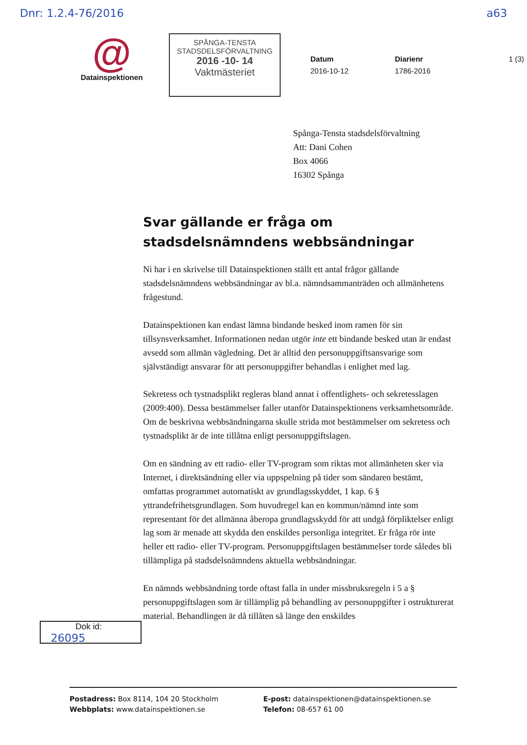Dnr: 1.2.4-76/2016 a63
@
Datainspektionen
SPÅNGA-TENSTA
STADSDELSFÖRVALTNING
2016 -10- 14
Vaktmästeriet
Datum
2016-10-12
Diarienr
1786-2016
1 (3)
Spånga-Tensta stadsdelsförvaltning
Att: Dani Cohen
Box 4066
16302 Spånga
Svar gällande er fråga om stadsdelsnämndens webbsändningar
Ni har i en skrivelse till Datainspektionen ställt ett antal frågor gällande stadsdelsnämndens webbsändningar av bl.a. nämndsammanträden och allmänhetens frågestund.
Datainspektionen kan endast lämna bindande besked inom ramen för sin tillsynsverksamhet. Informationen nedan utgör inte ett bindande besked utan är endast avsedd som allmän vägledning. Det är alltid den personuppgiftsansvarige som självständigt ansvarar för att personuppgifter behandlas i enlighet med lag.
Sekretess och tystnadsplikt regleras bland annat i offentlighets- och sekretesslagen (2009:400). Dessa bestämmelser faller utanför Datainspektionens verksamhetsområde. Om de beskrivna webbsändningarna skulle strida mot bestämmelser om sekretess och tystnadsplikt är de inte tillåtna enligt personuppgiftslagen.
Om en sändning av ett radio- eller TV-program som riktas mot allmänheten sker via Internet, i direktsändning eller via uppspelning på tider som sändaren bestämt, omfattas programmet automatiskt av grundlagsskyddet, 1 kap. 6 § yttrandefrihetsgrundlagen. Som huvudregel kan en kommun/nämnd inte som representant för det allmänna åberopa grundlagsskydd för att undgå förpliktelser enligt lag som är menade att skydda den enskildes personliga integritet. Er fråga rör inte heller ett radio- eller TV-program. Personuppgiftslagen bestämmelser torde således bli tillämpliga på stadsdelsnämndens aktuella webbsändningar.
En nämnds webbsändning torde oftast falla in under missbruksregeln i 5 a § personuppgiftslagen som är tillämplig på behandling av personuppgifter i ostrukturerat material. Behandlingen är då tillåten så länge den enskildes
Dok id:
26095
Postadress: Box 8114, 104 20 Stockholm
Webbplats: www.datainspektionen.se
E-post: datainspektionen@datainspektionen.se
Telefon: 08-657 61 00